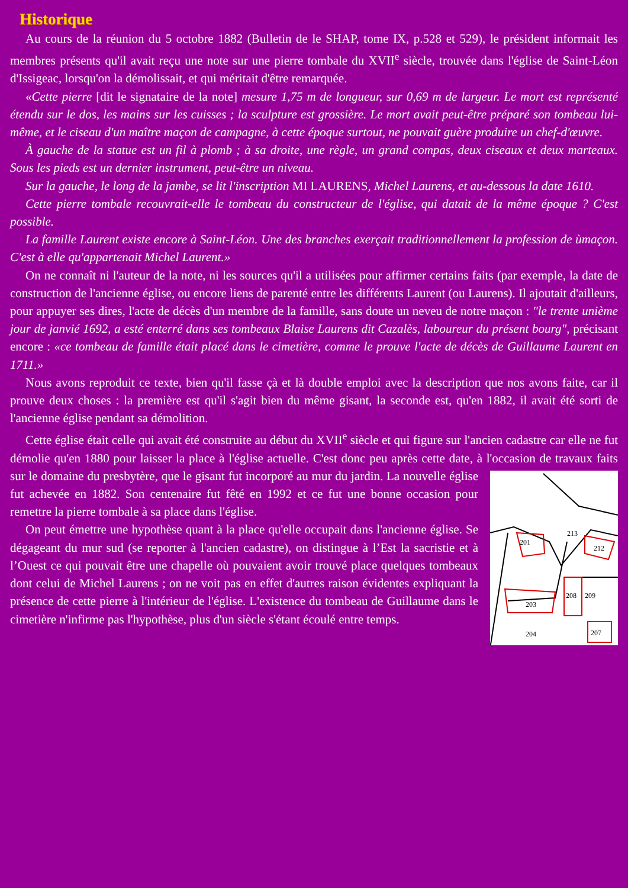Historique
Au cours de la réunion du 5 octobre 1882 (Bulletin de le SHAP, tome IX, p.528 et 529), le président informait les membres présents qu'il avait reçu une note sur une pierre tombale du XVII<sup>e</sup> siècle, trouvée dans l'église de Saint-Léon d'Issigeac, lorsqu'on la démolissait, et qui méritait d'être remarquée.
«Cette pierre [dit le signataire de la note] mesure 1,75 m de longueur, sur 0,69 m de largeur. Le mort est représenté étendu sur le dos, les mains sur les cuisses ; la sculpture est grossière. Le mort avait peut-être préparé son tombeau lui-même, et le ciseau d'un maître maçon de campagne, à cette époque surtout, ne pouvait guère produire un chef-d'œuvre.
À gauche de la statue est un fil à plomb ; à sa droite, une règle, un grand compas, deux ciseaux et deux marteaux. Sous les pieds est un dernier instrument, peut-être un niveau.
Sur la gauche, le long de la jambe, se lit l'inscription MI LAURENS, Michel Laurens, et au-dessous la date 1610.
Cette pierre tombale recouvrait-elle le tombeau du constructeur de l'église, qui datait de la même époque ? C'est possible.
La famille Laurent existe encore à Saint-Léon. Une des branches exerçait traditionnellement la profession de ùmaçon. C'est à elle qu'appartenait Michel Laurent.»
On ne connaît ni l'auteur de la note, ni les sources qu'il a utilisées pour affirmer certains faits (par exemple, la date de construction de l'ancienne église, ou encore liens de parenté entre les différents Laurent (ou Laurens). Il ajoutait d'ailleurs, pour appuyer ses dires, l'acte de décès d'un membre de la famille, sans doute un neveu de notre maçon : "le trente unième jour de janvié 1692, a esté enterré dans ses tombeaux Blaise Laurens dit Cazalès, laboureur du présent bourg", précisant encore : «ce tombeau de famille était placé dans le cimetière, comme le prouve l'acte de décès de Guillaume Laurent en 1711.»
Nous avons reproduit ce texte, bien qu'il fasse çà et là double emploi avec la description que nos avons faite, car il prouve deux choses : la première est qu'il s'agit bien du même gisant, la seconde est, qu'en 1882, il avait été sorti de l'ancienne église pendant sa démolition.
Cette église était celle qui avait été construite au début du XVII<sup>e</sup> siècle et qui figure sur l'ancien cadastre car elle ne fut démolie qu'en 1880 pour laisser la place à l'église actuelle. C'est donc peu après cette date, à l'occasion de travaux faits sur le domaine du presbytère, que le gisant fut
201
213
212
203
208
209
204
207
incorporé au mur du jardin. La nouvelle église fut achevée en 1882. Son centenaire fut fêté en 1992 et ce fut une bonne occasion pour remettre la pierre tombale à sa place dans l'église.
On peut émettre une hypothèse quant à la place qu'elle occupait dans l'ancienne église. Se dégageant du mur sud (se reporter à l'ancien cadastre), on distingue à l’Est la sacristie et à l’Ouest ce qui pouvait être une chapelle où pouvaient avoir trouvé place quelques tombeaux dont celui de Michel Laurens ; on ne voit pas en effet d'autres raison évidentes expliquant la présence de cette pierre à l'intérieur de l'église. L'existence du tombeau de Guillaume dans le cimetière n'infirme pas l'hypothèse, plus d'un siècle s'étant écoulé entre temps.